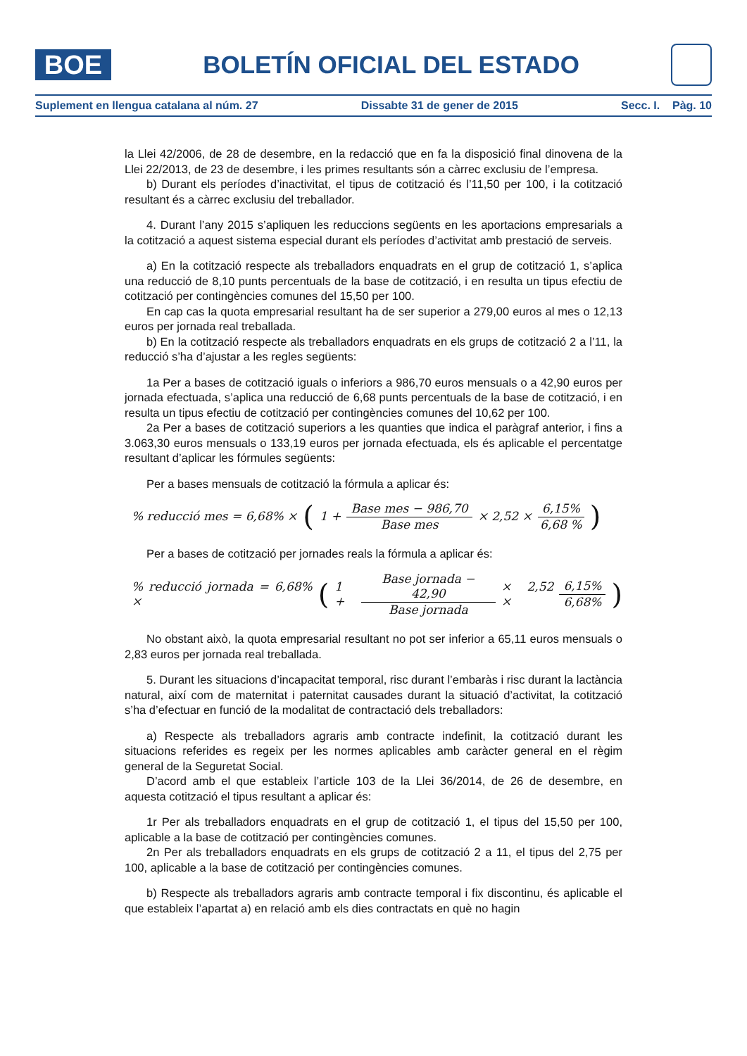BOE
BOLETÍN OFICIAL DEL ESTADO
Suplement en llengua catalana al núm. 27 Dissabte 31 de gener de 2015 Secc. I. Pàg. 10
la Llei 42/2006, de 28 de desembre, en la redacció que en fa la disposició final dinovena de la Llei 22/2013, de 23 de desembre, i les primes resultants són a càrrec exclusiu de l’empresa.
b) Durant els períodes d’inactivitat, el tipus de cotització és l’11,50 per 100, i la cotització resultant és a càrrec exclusiu del treballador.
4. Durant l’any 2015 s’apliquen les reduccions següents en les aportacions empresarials a la cotització a aquest sistema especial durant els períodes d’activitat amb prestació de serveis.
a) En la cotització respecte als treballadors enquadrats en el grup de cotització 1, s’aplica una reducció de 8,10 punts percentuals de la base de cotització, i en resulta un tipus efectiu de cotització per contingències comunes del 15,50 per 100.
En cap cas la quota empresarial resultant ha de ser superior a 279,00 euros al mes o 12,13 euros per jornada real treballada.
b) En la cotització respecte als treballadors enquadrats en els grups de cotització 2 a l’11, la reducció s’ha d’ajustar a les regles següents:
1a Per a bases de cotització iguals o inferiors a 986,70 euros mensuals o a 42,90 euros per jornada efectuada, s’aplica una reducció de 6,68 punts percentuals de la base de cotització, i en resulta un tipus efectiu de cotització per contingències comunes del 10,62 per 100.
2a Per a bases de cotització superiors a les quanties que indica el paràgraf anterior, i fins a 3.063,30 euros mensuals o 133,19 euros per jornada efectuada, els és aplicable el percentatge resultant d’aplicar les fórmules següents:
Per a bases mensuals de cotització la fórmula a aplicar és:
% reducció mes = 6,68% × ( 1 + Base mes − 986,70 Base mes × 2,52 × 6,15% 6,68 %)
Per a bases de cotització per jornades reals la fórmula a aplicar és:
% reducció jornada = 6,68% × ( 1 + Base jornada − 42,90 Base jornada × 2,52 × 6,15% 6,68%)
No obstant això, la quota empresarial resultant no pot ser inferior a 65,11 euros mensuals o 2,83 euros per jornada real treballada.
5. Durant les situacions d’incapacitat temporal, risc durant l’embaràs i risc durant la lactància natural, així com de maternitat i paternitat causades durant la situació d’activitat, la cotització s’ha d’efectuar en funció de la modalitat de contractació dels treballadors:
a) Respecte als treballadors agraris amb contracte indefinit, la cotització durant les situacions referides es regeix per les normes aplicables amb caràcter general en el règim general de la Seguretat Social.
D’acord amb el que estableix l’article 103 de la Llei 36/2014, de 26 de desembre, en aquesta cotització el tipus resultant a aplicar és:
1r Per als treballadors enquadrats en el grup de cotització 1, el tipus del 15,50 per 100, aplicable a la base de cotització per contingències comunes.
2n Per als treballadors enquadrats en els grups de cotització 2 a 11, el tipus del 2,75 per 100, aplicable a la base de cotització per contingències comunes.
b) Respecte als treballadors agraris amb contracte temporal i fix discontinu, és aplicable el que estableix l’apartat a) en relació amb els dies contractats en què no hagin